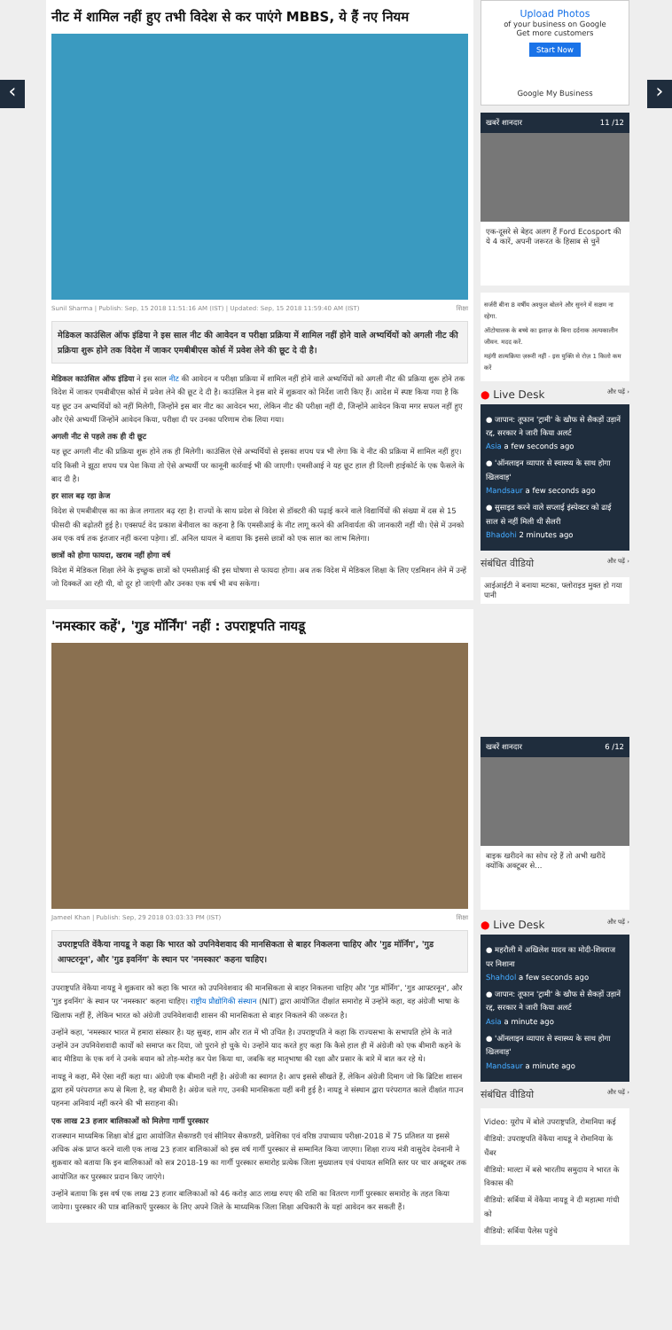‹ ›
नीट में शामिल नहीं हुए तभी विदेश से कर पाएंगे MBBS, ये हैं नए नियम
Sunil Sharma | Publish: Sep, 15 2018 11:51:16 AM (IST) | Updated: Sep, 15 2018 11:59:40 AM (IST) शिक्षा
मेडिकल काउंसिल ऑफ इंडिया ने इस साल नीट की आवेदन व परीक्षा प्रक्रिया में शामिल नहीं होने वाले अभ्यर्थियों को अगली नीट की प्रक्रिया शुरू होने तक विदेश में जाकर एमबीबीएस कोर्स में प्रवेश लेने की छूट दे दी है।
मेडिकल काउंसिल ऑफ इंडिया ने इस साल नीट की आवेदन व परीक्षा प्रक्रिया में शामिल नहीं होने वाले अभ्यर्थियों को अगली नीट की प्रक्रिया शुरू होने तक विदेश में जाकर एमबीबीएस कोर्स में प्रवेश लेने की छूट दे दी है। काउंसिल ने इस बारे में शुक्रवार को निर्देश जारी किए हैं। आदेश में स्पष्ट किया गया है कि यह छूट उन अभ्यर्थियों को नहीं मिलेगी, जिन्होंने इस बार नीट का आवेदन भरा, लेकिन नीट की परीक्षा नहीं दी, जिन्होंने आवेदन किया मगर सफल नहीं हुए और ऐसे अभ्यर्थी जिन्होंने आवेदन किया, परीक्षा दी पर उनका परिणाम रोक लिया गया।
अगली नीट से पहले तक ही दी छूट
यह छूट अगली नीट की प्रक्रिया शुरू होने तक ही मिलेगी। काउंसिल ऐसे अभ्यर्थियों से इसका शपथ पत्र भी लेगा कि वे नीट की प्रक्रिया में शामिल नहीं हुए। यदि किसी ने झूठा शपथ पत्र पेश किया तो ऐसे अभ्यर्थी पर कानूनी कार्रवाई भी की जाएगी। एमसीआई ने यह छूट हाल ही दिल्ली हाईकोर्ट के एक फैसले के बाद दी है।
हर साल बढ़ रहा क्रेज
विदेश से एमबीबीएस का का क्रेज लगातार बढ़ रहा है। राज्यों के साथ प्रदेश से विदेश से डॉक्टरी की पढ़ाई करने वाले विद्यार्थियों की संख्या में दस से 15 फीसदी की बढ़ोतरी हुई है। एक्सपर्ट वेद प्रकाश बेनीवाल का कहना है कि एमसीआई के नीट लागू करने की अनिवार्यता की जानकारी नहीं थी। ऐसे में उनको अब एक वर्ष तक इंतजार नहीं करना पड़ेगा। डॉ. अनिल धायल ने बताया कि इससे छात्रों को एक साल का लाभ मिलेगा।
छात्रों को होगा फायदा, खराब नहीं होगा वर्ष
विदेश में मेडिकल शिक्षा लेने के इच्छुक छात्रों को एमसीआई की इस घोषणा से फायदा होगा। अब तक विदेश में मेडिकल शिक्षा के लिए एडमिशन लेने में उन्हें जो दिक्कतें आ रही थी, वो दूर हो जाएंगी और उनका एक वर्ष भी बच सकेगा।
'नमस्कार कहें', 'गुड मॉर्निंग' नहीं : उपराष्ट्रपति नायडू
Jameel Khan | Publish: Sep, 29 2018 03:03:33 PM (IST) शिक्षा
उपराष्ट्रपति वेंकैया नायडू ने कहा कि भारत को उपनिवेशवाद की मानसिकता से बाहर निकलना चाहिए और 'गुड मॉर्निंग', 'गुड आफ्टरनून', और 'गुड इवनिंग' के स्थान पर 'नमस्कार' कहना चाहिए।
उपराष्ट्रपति वेंकैया नायडू ने शुक्रवार को कहा कि भारत को उपनिवेशवाद की मानसिकता से बाहर निकलना चाहिए और 'गुड मॉर्निंग', 'गुड आफ्टरनून', और 'गुड इवनिंग' के स्थान पर 'नमस्कार' कहना चाहिए। राष्ट्रीय प्रौद्योगिकी संस्थान (NIT) द्वारा आयोजित दीक्षांत समारोह में उन्होंने कहा, वह अंग्रेजी भाषा के खिलाफ नहीं हैं, लेकिन भारत को अंग्रेजी उपनिवेशवादी शासन की मानसिकता से बाहर निकलने की जरूरत है।
उन्होंने कहा, 'नमस्कार भारत में हमारा संस्कार है। यह सुबह, शाम और रात में भी उचित है। उपराष्ट्रपति ने कहा कि राज्यसभा के सभापति होने के नाते उन्होंने उन उपनिवेशवादी कार्यों को समाप्त कर दिया, जो पुराने हो चुके थे। उन्होंने याद करते हुए कहा कि कैसे हाल ही में अंग्रेजी को एक बीमारी कहने के बाद मीडिया के एक वर्ग ने उनके बयान को तोड़-मरोड़ कर पेश किया था, जबकि वह मातृभाषा की रक्षा और प्रसार के बारे में बात कर रहे थे।
नायडू ने कहा, मैंने ऐसा नहीं कहा था। अंग्रेजी एक बीमारी नहीं है। अंग्रेजी का स्वागत है। आप इससे सीखते हैं, लेकिन अंग्रेजी दिमाग जो कि ब्रिटिश शासन द्वारा हमें परंपरागत रूप से मिला है, वह बीमारी है। अंग्रेज चले गए, उनकी मानसिकता यहीं बनी हुई है। नायडू ने संस्थान द्वारा परंपरागत काले दीक्षांत गाउन पहनना अनिवार्य नहीं करने की भी सराहना की।
एक लाख 23 हजार बालिकाओं को मिलेगा गार्गी पुरस्कार
राजस्थान माध्यमिक शिक्षा बोर्ड द्वारा आयोजित सैकण्डरी एवं सीनियर सैकण्डरी, प्रवेशिका एवं वरिष्ठ उपाध्याय परीक्षा-2018 में 75 प्रतिशत या इससे अधिक अंक प्राप्त करने वाली एक लाख 23 हजार बालिकाओं को इस वर्ष गार्गी पुरस्कार से सम्मानित किया जाएगा। शिक्षा राज्य मंत्री वासुदेव देवनानी ने शुक्रवार को बताया कि इन बालिकाओं को सत्र 2018-19 का गार्गी पुरस्कार समारोह प्रत्येक जिला मुख्यालय एवं पंचायत समिति स्तर पर चार अक्टूबर तक आयोजित कर पुरस्कार प्रदान किए जाएंगे।
उन्होंने बताया कि इस वर्ष एक लाख 23 हजार बालिकाओं को 46 करोड़ आठ लाख रुपए की राशि का वितरण गार्गी पुरस्कार समारोह के तहत किया जायेगा। पुरस्कार की पात्र बालिकाएँ पुरस्कार के लिए अपने जिले के माध्यमिक जिला शिक्षा अधिकारी के यहां आवेदन कर सकती हैं।
Upload Photos
of your business on Google
Get more customers
Start Now
Google My Business
खबरें शानदार 11 /12
एक-दूसरे से बेहद अलग हैं Ford Ecosport की ये 4 कारें, अपनी जरूरत के हिसाब से चुनें
सर्जरी बीना 8 वर्षीय अश्फुल बोलने और सुनने में सक्षम ना रहेगा.
ऑटोचालक के बच्चे का इलाज़ के बिना दर्दनाक अल्पकालीन जीवन. मदद करें.
महंगी शल्यक्रिया ज़रूरी नहीं - इस युक्ति से रोज़ 1 किलो कम करें
● Live Desk और पढ़ें ›
● जापान: तूफान 'ट्रामी' के खौफ से सैकड़ों उड़ानें रद्द, सरकार ने जारी किया अलर्ट
Asia a few seconds ago
● 'ऑनलाइन व्यापार से स्वास्थ्य के साथ होगा खिलवाड़'
Mandsaur a few seconds ago
● सुसाइड करने वाले सप्लाई इंस्पेक्टर को ढाई साल से नहीं मिली थी सैलरी
Bhadohi 2 minutes ago
संबंधित वीडियो और पढ़ें ›
आईआईटी ने बनाया मटका, फ्लोराइड मुक्त हो गया पानी
खबरें शानदार 6 /12
बाइक खरीदने का सोच रहे हैं तो अभी खरीदें क्योंकि अक्टूबर से...
● Live Desk और पढ़ें ›
● महरौली में अखिलेश यादव का मोदी-शिवराज पर निशाना
Shahdol a few seconds ago
● जापान: तूफान 'ट्रामी' के खौफ से सैकड़ों उड़ानें रद्द, सरकार ने जारी किया अलर्ट
Asia a minute ago
● 'ऑनलाइन व्यापार से स्वास्थ्य के साथ होगा खिलवाड़'
Mandsaur a minute ago
संबंधित वीडियो और पढ़ें ›
Video: यूरोप में बोले उपराष्ट्रपति, रोमानिया कई
वीडियो: उपराष्ट्रपति वेंकैया नायडू ने रोमानिया के चैंबर
वीडियो: माल्टा में बसे भारतीय समुदाय ने भारत के विकास की
वीडियो: सर्बिया में वेंकैया नायडू ने दी महात्मा गांधी को
वीडियो: सर्बिया पैलेस पहुंचे